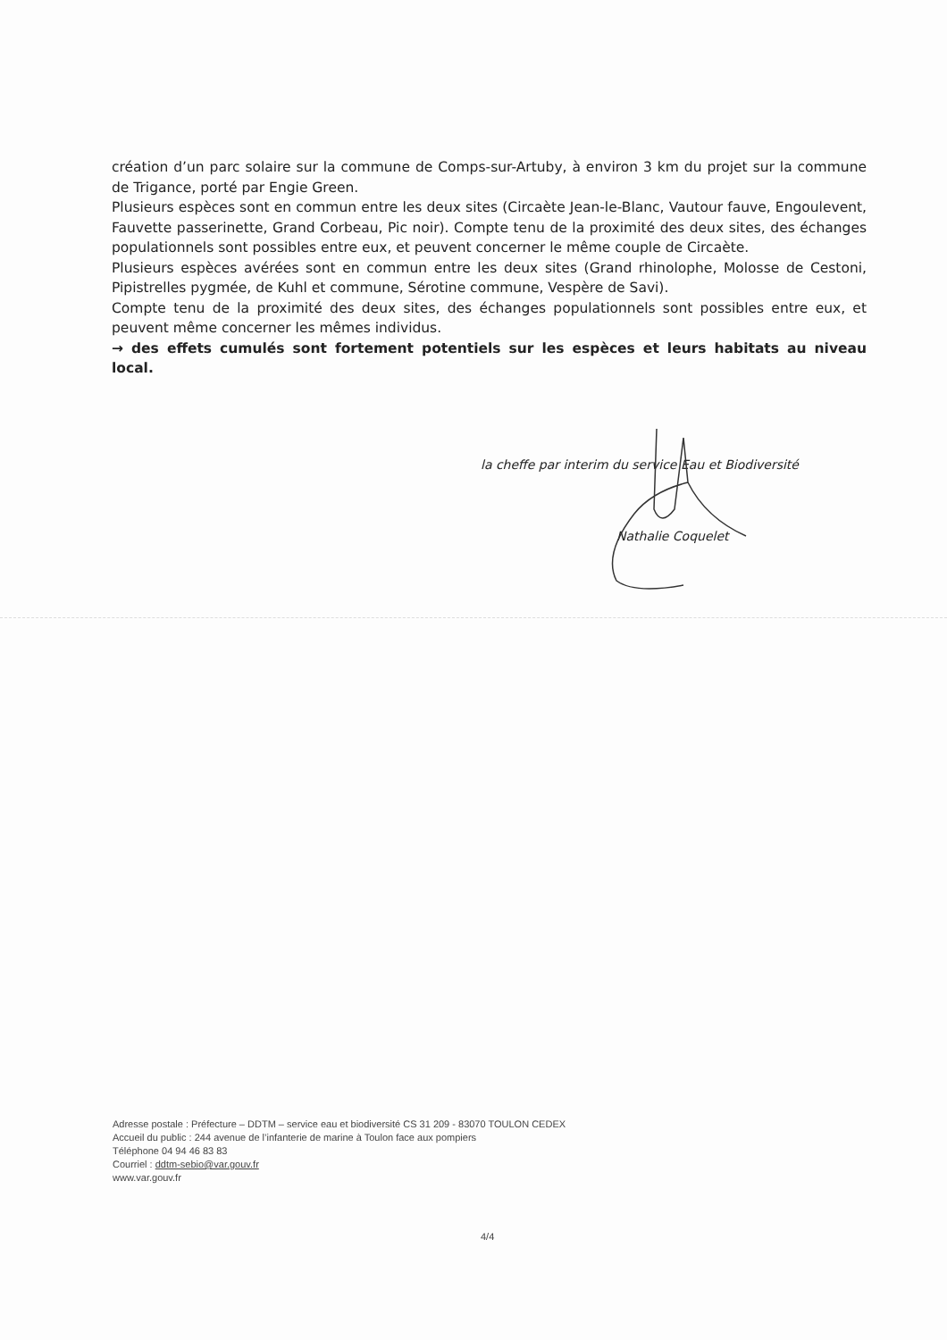création d’un parc solaire sur la commune de Comps-sur-Artuby, à environ 3 km du projet sur la commune de Trigance, porté par Engie Green.
Plusieurs espèces sont en commun entre les deux sites (Circaète Jean-le-Blanc, Vautour fauve, Engoulevent, Fauvette passerinette, Grand Corbeau, Pic noir). Compte tenu de la proximité des deux sites, des échanges populationnels sont possibles entre eux, et peuvent concerner le même couple de Circaète.
Plusieurs espèces avérées sont en commun entre les deux sites (Grand rhinolophe, Molosse de Cestoni, Pipistrelles pygmée, de Kuhl et commune, Sérotine commune, Vespère de Savi).
Compte tenu de la proximité des deux sites, des échanges populationnels sont possibles entre eux, et peuvent même concerner les mêmes individus.
→ des effets cumulés sont fortement potentiels sur les espèces et leurs habitats au niveau local.
la cheffe par interim du service Eau et Biodiversité
Nathalie Coquelet
Adresse postale : Préfecture – DDTM – service eau et biodiversité CS 31 209 - 83070 TOULON CEDEX
Accueil du public : 244 avenue de l’infanterie de marine à Toulon face aux pompiers
Téléphone 04 94 46 83 83
Courriel : ddtm-sebio@var.gouv.fr
www.var.gouv.fr
4/4